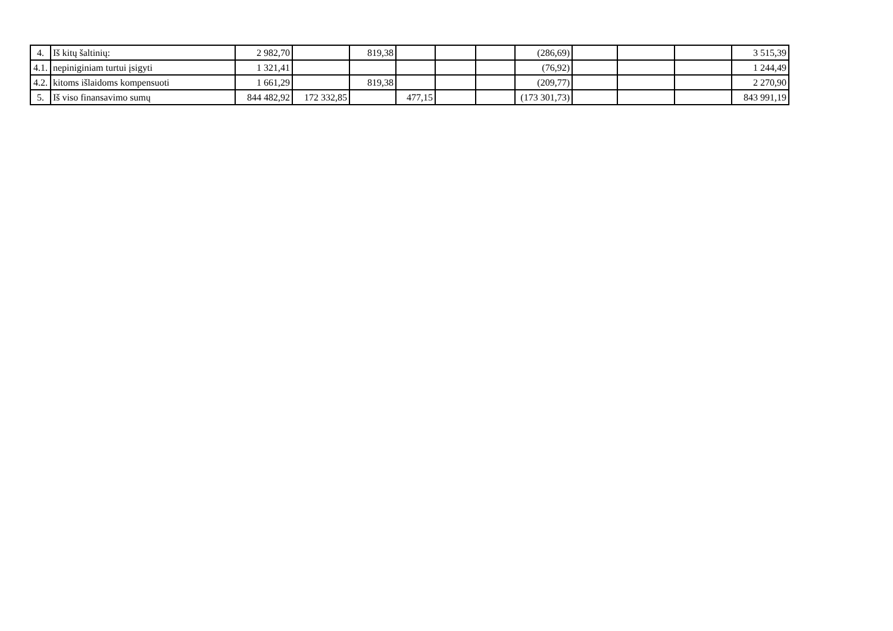| 4. | Iš kitų šaltinių: | 2 982,70 | | 819,38 | | | | (286,69) | | | | 3 515,39 |
| 4.1. | nepiniginiam turtui įsigyti | 1 321,41 | | | | | | (76,92) | | | | 1 244,49 |
| 4.2. | kitoms išlaidoms kompensuoti | 1 661,29 | | 819,38 | | | | (209,77) | | | | 2 270,90 |
| 5. | Iš viso finansavimo sumų | 844 482,92 | 172 332,85 | | 477,15 | | | (173 301,73) | | | | 843 991,19 |